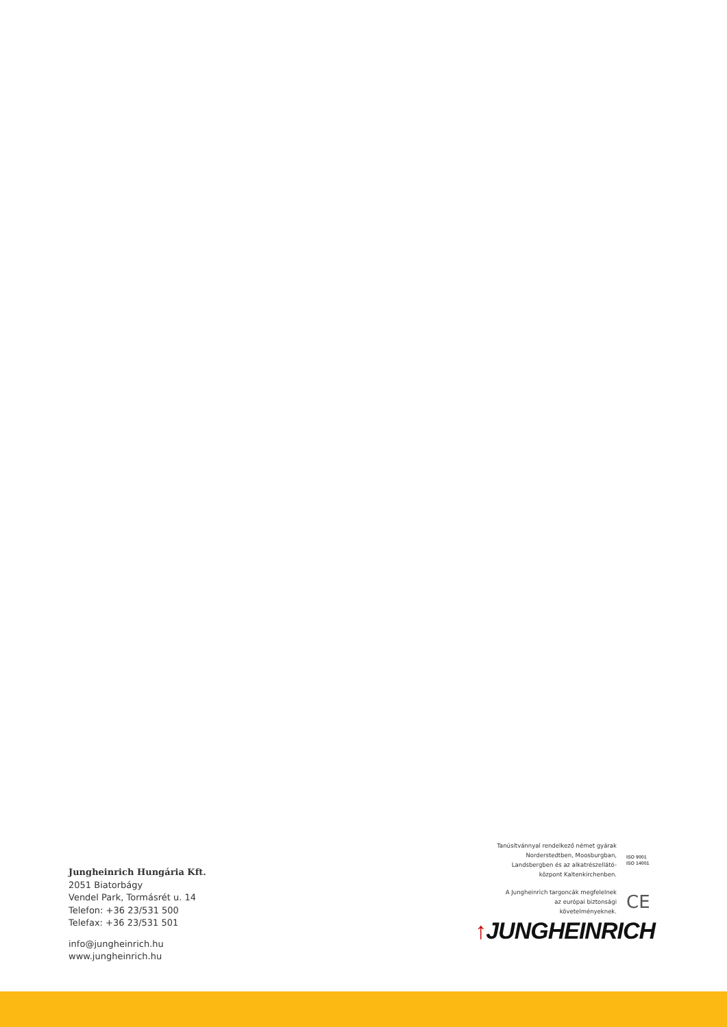Jungheinrich Hungária Kft.
2051 Biatorbágy
Vendel Park, Tormásrét u. 14
Telefon: +36 23/531 500
Telefax: +36 23/531 501
info@jungheinrich.hu
www.jungheinrich.hu
Tanúsítvánnyal rendelkező német gyárak
Norderstedtben, Moosburgban,
Landsbergben és az alkatrészellátó-
központ Kaltenkirchenben.
ISO 9001
ISO 14001
A Jungheinrich targoncák megfelelnek
az európai biztonsági
követelményeknek.
CE
↑JUNGHEINRICH